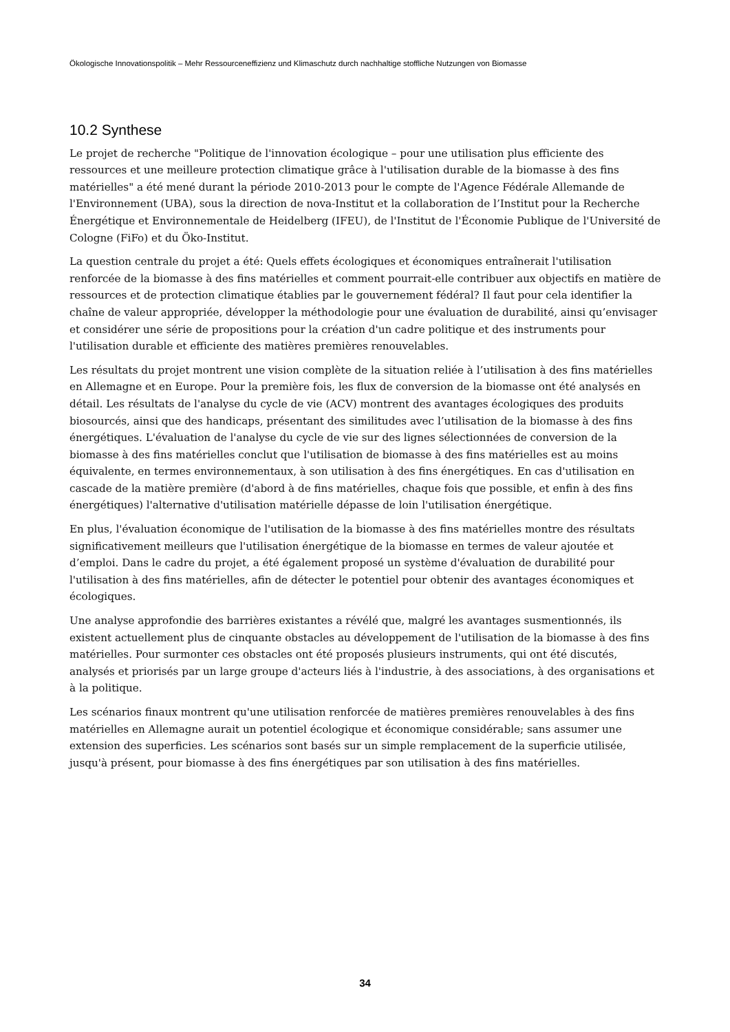Ökologische Innovationspolitik – Mehr Ressourceneffizienz und Klimaschutz durch nachhaltige stoffliche Nutzungen von Biomasse
10.2 Synthese
Le projet de recherche "Politique de l'innovation écologique – pour une utilisation plus efficiente des ressources et une meilleure protection climatique grâce à l'utilisation durable de la biomasse à des fins matérielles" a été mené durant la période 2010-2013 pour le compte de l'Agence Fédérale Allemande de l'Environnement (UBA), sous la direction de nova-Institut et la collaboration de l’Institut pour la Recherche Énergétique et Environnementale de Heidelberg (IFEU), de l'Institut de l'Économie Publique de l'Université de Cologne (FiFo) et du Öko-Institut.
La question centrale du projet a été: Quels effets écologiques et économiques entraînerait l'utilisation renforcée de la biomasse à des fins matérielles et comment pourrait-elle contribuer aux objectifs en matière de ressources et de protection climatique établies par le gouvernement fédéral? Il faut pour cela identifier la chaîne de valeur appropriée, développer la méthodologie pour une évaluation de durabilité, ainsi qu’envisager et considérer une série de propositions pour la création d'un cadre politique et des instruments pour l'utilisation durable et efficiente des matières premières renouvelables.
Les résultats du projet montrent une vision complète de la situation reliée à l’utilisation à des fins matérielles en Allemagne et en Europe. Pour la première fois, les flux de conversion de la biomasse ont été analysés en détail. Les résultats de l'analyse du cycle de vie (ACV) montrent des avantages écologiques des produits biosourcés, ainsi que des handicaps, présentant des similitudes avec l’utilisation de la biomasse à des fins énergétiques. L'évaluation de l'analyse du cycle de vie sur des lignes sélectionnées de conversion de la biomasse à des fins matérielles conclut que l'utilisation de biomasse à des fins matérielles est au moins équivalente, en termes environnementaux, à son utilisation à des fins énergétiques. En cas d'utilisation en cascade de la matière première (d'abord à de fins matérielles, chaque fois que possible, et enfin à des fins énergétiques) l'alternative d'utilisation matérielle dépasse de loin l'utilisation énergétique.
En plus, l'évaluation économique de l'utilisation de la biomasse à des fins matérielles montre des résultats significativement meilleurs que l'utilisation énergétique de la biomasse en termes de valeur ajoutée et d’emploi. Dans le cadre du projet, a été également proposé un système d'évaluation de durabilité pour l'utilisation à des fins matérielles, afin de détecter le potentiel pour obtenir des avantages économiques et écologiques.
Une analyse approfondie des barrières existantes a révélé que, malgré les avantages susmentionnés, ils existent actuellement plus de cinquante obstacles au développement de l'utilisation de la biomasse à des fins matérielles. Pour surmonter ces obstacles ont été proposés plusieurs instruments, qui ont été discutés, analysés et priorisés par un large groupe d'acteurs liés à l'industrie, à des associations, à des organisations et à la politique.
Les scénarios finaux montrent qu'une utilisation renforcée de matières premières renouvelables à des fins matérielles en Allemagne aurait un potentiel écologique et économique considérable; sans assumer une extension des superficies. Les scénarios sont basés sur un simple remplacement de la superficie utilisée, jusqu'à présent, pour biomasse à des fins énergétiques par son utilisation à des fins matérielles.
34